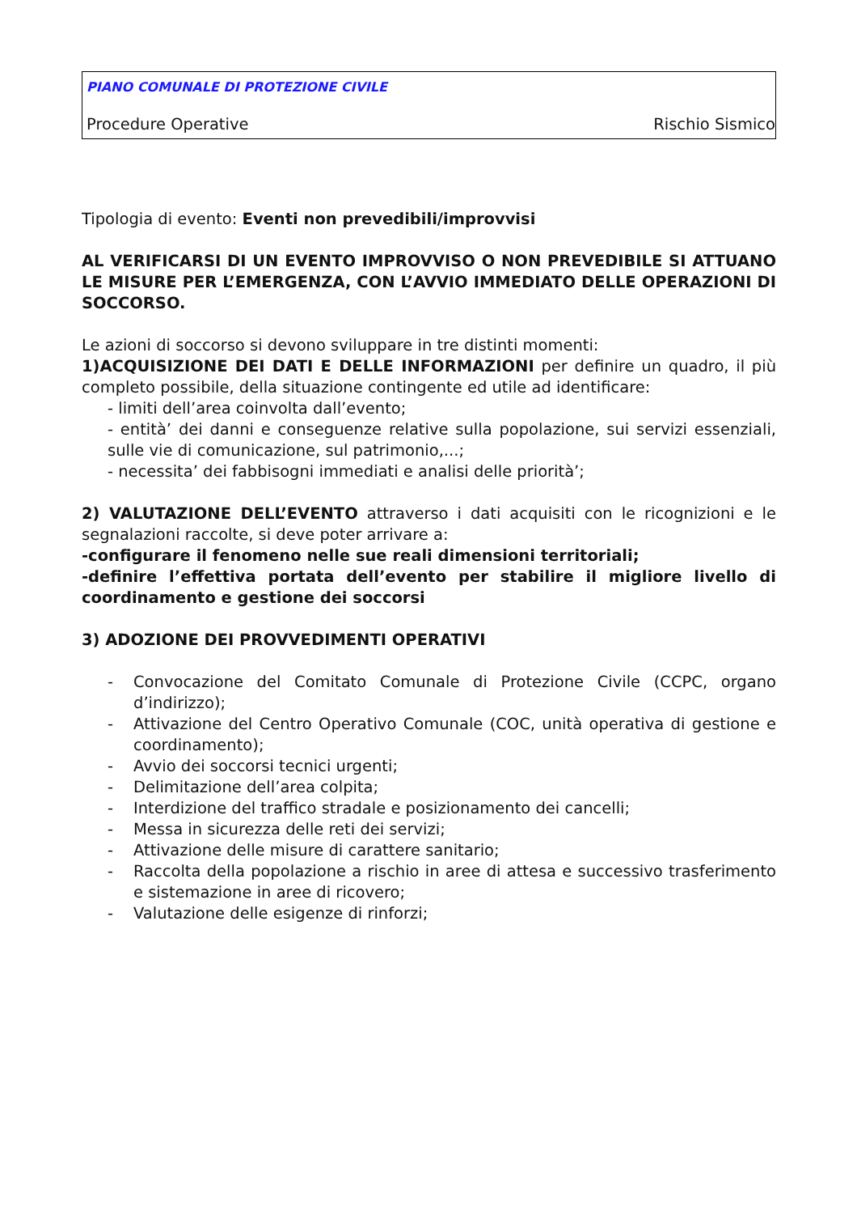PIANO COMUNALE DI PROTEZIONE CIVILE
Procedure Operative Rischio Sismico
Tipologia di evento: Eventi non prevedibili/improvvisi
AL VERIFICARSI DI UN EVENTO IMPROVVISO O NON PREVEDIBILE SI ATTUANO LE MISURE PER L’EMERGENZA, CON L’AVVIO IMMEDIATO DELLE OPERAZIONI DI SOCCORSO.
Le azioni di soccorso si devono sviluppare in tre distinti momenti:
1)ACQUISIZIONE DEI DATI E DELLE INFORMAZIONI per definire un quadro, il più completo possibile, della situazione contingente ed utile ad identificare:
- limiti dell’area coinvolta dall’evento;
- entità’ dei danni e conseguenze relative sulla popolazione, sui servizi essenziali, sulle vie di comunicazione, sul patrimonio,...;
- necessita’ dei fabbisogni immediati e analisi delle priorità’;
2) VALUTAZIONE DELL’EVENTO attraverso i dati acquisiti con le ricognizioni e le segnalazioni raccolte, si deve poter arrivare a:
-configurare il fenomeno nelle sue reali dimensioni territoriali;
-definire l’effettiva portata dell’evento per stabilire il migliore livello di coordinamento e gestione dei soccorsi
3) ADOZIONE DEI PROVVEDIMENTI OPERATIVI
- Convocazione del Comitato Comunale di Protezione Civile (CCPC, organo d’indirizzo);
- Attivazione del Centro Operativo Comunale (COC, unità operativa di gestione e coordinamento);
- Avvio dei soccorsi tecnici urgenti;
- Delimitazione dell’area colpita;
- Interdizione del traffico stradale e posizionamento dei cancelli;
- Messa in sicurezza delle reti dei servizi;
- Attivazione delle misure di carattere sanitario;
- Raccolta della popolazione a rischio in aree di attesa e successivo trasferimento e sistemazione in aree di ricovero;
- Valutazione delle esigenze di rinforzi;